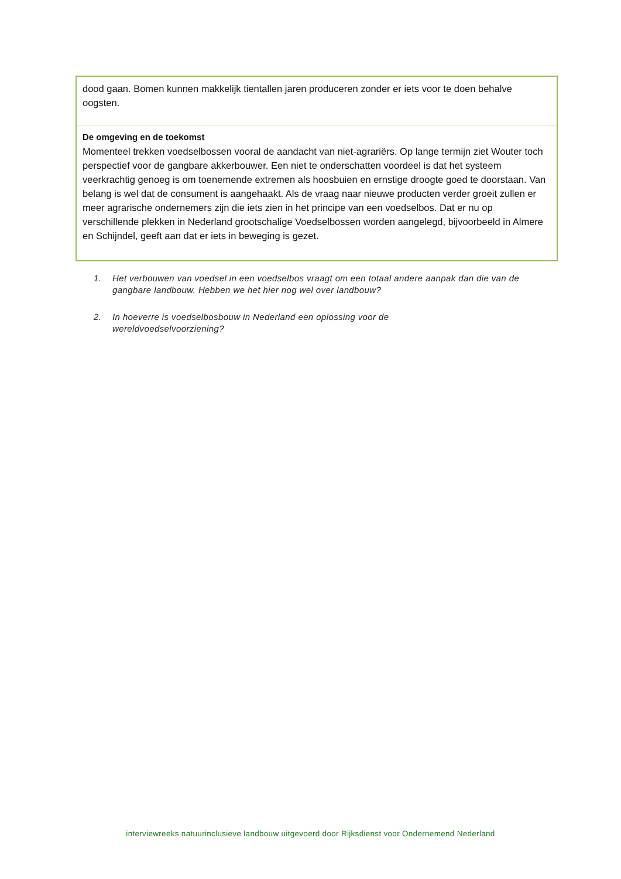| dood gaan. Bomen kunnen makkelijk tientallen jaren produceren zonder er iets voor te doen behalve oogsten. |
| De omgeving en de toekomst Momenteel trekken voedselbossen vooral de aandacht van niet-agrariërs. Op lange termijn ziet Wouter toch perspectief voor de gangbare akkerbouwer. Een niet te onderschatten voordeel is dat het systeem veerkrachtig genoeg is om toenemende extremen als hoosbuien en ernstige droogte goed te doorstaan. Van belang is wel dat de consument is aangehaakt. Als de vraag naar nieuwe producten verder groeit zullen er meer agrarische ondernemers zijn die iets zien in het principe van een voedselbos. Dat er nu op verschillende plekken in Nederland grootschalige Voedselbossen worden aangelegd, bijvoorbeeld in Almere en Schijndel, geeft aan dat er iets in beweging is gezet. |
1. Het verbouwen van voedsel in een voedselbos vraagt om een totaal andere aanpak dan die van de gangbare landbouw. Hebben we het hier nog wel over landbouw?
2. In hoeverre is voedselbosbouw in Nederland een oplossing voor de
wereldvoedselvoorziening?
interviewreeks natuurinclusieve landbouw uitgevoerd door Rijksdienst voor Ondernemend Nederland